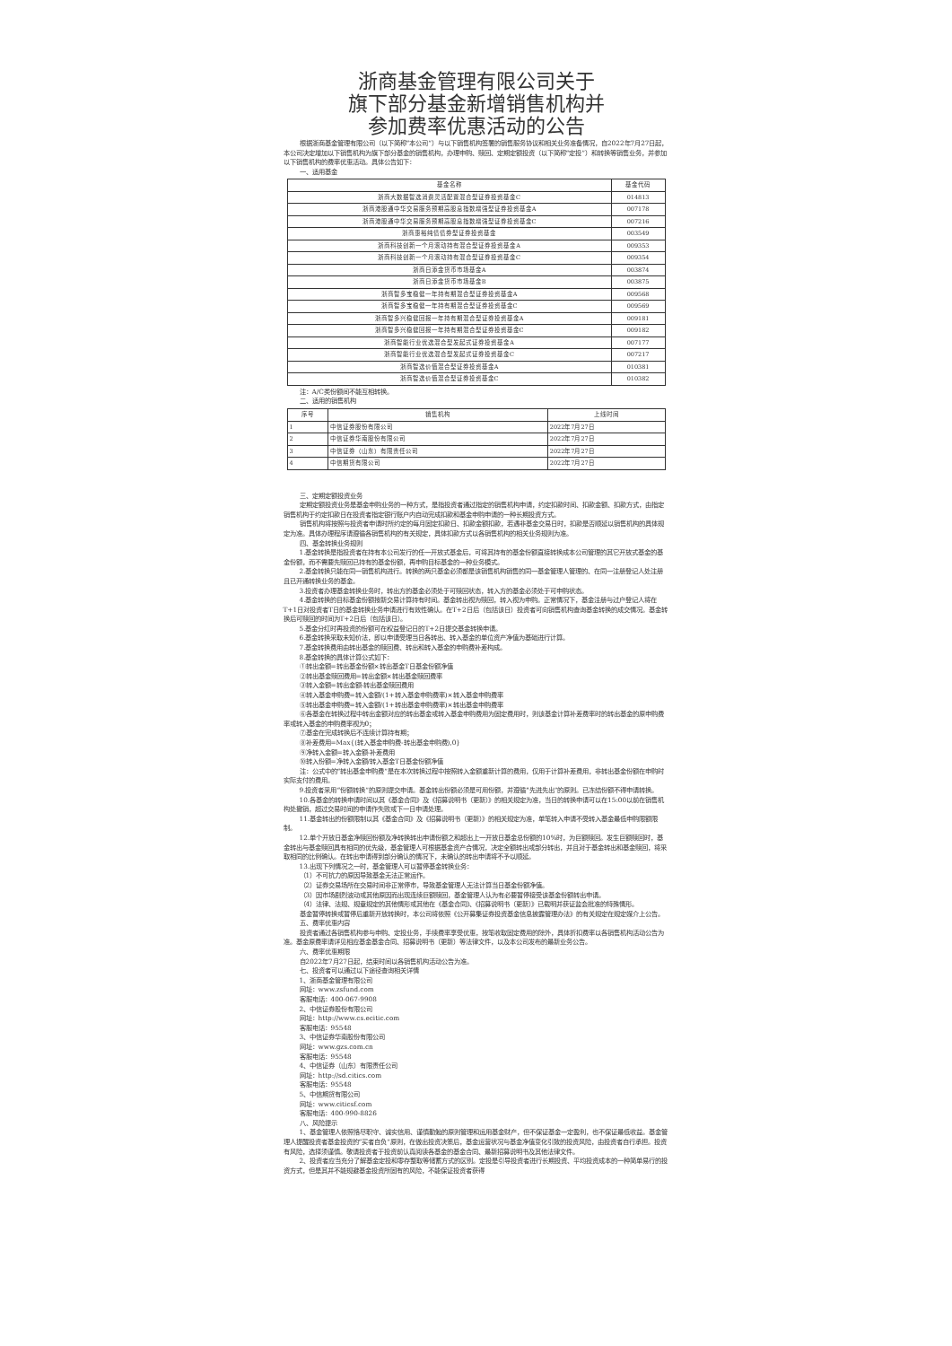浙商基金管理有限公司关于
旗下部分基金新增销售机构并
参加费率优惠活动的公告
根据浙商基金管理有限公司（以下简称“本公司”）与以下销售机构签署的销售服务协议和相关业务准备情况，自2022年7月27日起，本公司决定增加以下销售机构为旗下部分基金的销售机构，办理申购、赎回、定期定额投资（以下简称“定投”）和转换等销售业务，并参加以下销售机构的费率优惠活动。具体公告如下：
一、适用基金
| 基金名称 | 基金代码 |
| --- | --- |
| 浙商大数据智选消费灵活配置混合型证券投资基金C | 014813 |
| 浙商港股通中华交易服务预期高股息指数增强型证券投资基金A | 007178 |
| 浙商港股通中华交易服务预期高股息指数增强型证券投资基金C | 007216 |
| 浙商惠裕纯债债券型证券投资基金 | 003549 |
| 浙商科技创新一个月滚动持有混合型证券投资基金A | 009353 |
| 浙商科技创新一个月滚动持有混合型证券投资基金C | 009354 |
| 浙商日添金货币市场基金A | 003874 |
| 浙商日添金货币市场基金B | 003875 |
| 浙商智多宝稳健一年持有期混合型证券投资基金A | 009568 |
| 浙商智多宝稳健一年持有期混合型证券投资基金C | 009569 |
| 浙商智多兴稳健回报一年持有期混合型证券投资基金A | 009181 |
| 浙商智多兴稳健回报一年持有期混合型证券投资基金C | 009182 |
| 浙商智能行业优选混合型发起式证券投资基金A | 007177 |
| 浙商智能行业优选混合型发起式证券投资基金C | 007217 |
| 浙商智选价值混合型证券投资基金A | 010381 |
| 浙商智选价值混合型证券投资基金C | 010382 |
注：A/C类份额间不能互相转换。
二、适用的销售机构
| 序号 | 销售机构 | 上线时间 |
| --- | --- | --- |
| 1 | 中信证券股份有限公司 | 2022年7月27日 |
| 2 | 中信证券华南股份有限公司 | 2022年7月27日 |
| 3 | 中信证券（山东）有限责任公司 | 2022年7月27日 |
| 4 | 中信期货有限公司 | 2022年7月27日 |
三、定期定额投资业务
定期定额投资业务是基金申购业务的一种方式，是指投资者通过指定的销售机构申请，约定扣款时间、扣款金额、扣款方式，由指定销售机构于约定扣款日在投资者指定银行账户内自动完成扣款和基金申购申请的一种长期投资方式。
销售机构将按照与投资者申请时所约定的每月固定扣款日、扣款金额扣款，若遇非基金交易日时，扣款是否顺延以销售机构的具体规定为准。具体办理程序请遵循各销售机构的有关规定，具体扣款方式以各销售机构的相关业务规则为准。
四、基金转换业务规则
1.基金转换是指投资者在持有本公司发行的任一开放式基金后，可将其持有的基金份额直接转换成本公司管理的其它开放式基金的基金份额，而不需要先赎回已持有的基金份额，再申购目标基金的一种业务模式。
2.基金转换只能在同一销售机构进行。转换的两只基金必须都是该销售机构销售的同一基金管理人管理的、在同一注册登记人处注册且已开通转换业务的基金。
3.投资者办理基金转换业务时，转出方的基金必须处于可赎回状态，转入方的基金必须处于可申购状态。
4.基金转换的目标基金份额按新交易计算持有时间。基金转出视为赎回，转入视为申购。正常情况下，基金注册与过户登记人将在T+1日对投资者T日的基金转换业务申请进行有效性确认。在T+2日后（包括该日）投资者可向销售机构查询基金转换的成交情况。基金转换后可赎回的时间为T+2日后（包括该日）。
5.基金分红时再投资的份额可在权益登记日的T+2日提交基金转换申请。
6.基金转换采取未知价法，即以申请受理当日各转出、转入基金的单位资产净值为基础进行计算。
7.基金转换费用由转出基金的赎回费、转出和转入基金的申购费补差构成。
8.基金转换的具体计算公式如下：
①转出金额=转出基金份额×转出基金T日基金份额净值
②转出基金赎回费用=转出金额×转出基金赎回费率
③转入金额=转出金额-转出基金赎回费用
④转入基金申购费=转入金额/(1+转入基金申购费率)×转入基金申购费率
⑤转出基金申购费=转入金额/(1+转出基金申购费率)×转出基金申购费率
⑥各基金在转换过程中转出金额对应的转出基金或转入基金申购费用为固定费用时，则该基金计算补差费率时的转出基金的原申购费率或转入基金的申购费率视为0；
⑦基金在完成转换后不连续计算持有期；
⑧补差费用=Max{(转入基金申购费-转出基金申购费),0}
⑨净转入金额=转入金额-补差费用
⑩转入份额=净转入金额/转入基金T日基金份额净值
注：公式中的“转出基金申购费”是在本次转换过程中按照转入金额重新计算的费用，仅用于计算补差费用，非转出基金份额在申购时实际支付的费用。
9.投资者采用“份额转换”的原则提交申请。基金转出份额必须是可用份额，并遵循“先进先出”的原则。已冻结份额不得申请转换。
10.各基金的转换申请时间以其《基金合同》及《招募说明书（更新）》的相关规定为准，当日的转换申请可以在15:00以前在销售机构处撤销，超过交易时间的申请作失败或下一日申请处理。
11.基金转出的份额限制以其《基金合同》及《招募说明书（更新）》的相关规定为准，单笔转入申请不受转入基金最低申购限额限制。
12.单个开放日基金净赎回份额及净转换转出申请份额之和超出上一开放日基金总份额的10%时，为巨额赎回。发生巨额赎回时，基金转出与基金赎回具有相同的优先级，基金管理人可根据基金资产合情况，决定全额转出或部分转出，并且对于基金转出和基金赎回，将采取相同的比例确认。在转出申请得到部分确认的情况下，未确认的转出申请将不予以顺延。
13.出现下列情况之一时，基金管理人可以暂停基金转换业务：
（1）不可抗力的原因导致基金无法正常运作。
（2）证券交易场所在交易时间非正常停市，导致基金管理人无法计算当日基金份额净值。
（3）因市场剧烈波动或其他原因而出现连续巨额赎回，基金管理人认为有必要暂停接受该基金份额转出申请。
（4）法律、法规、规章规定的其他情形或其他在《基金合同》、《招募说明书（更新）》已载明并获证监会批准的特殊情形。
基金暂停转换或暂停后重新开放转换时，本公司将依照《公开募集证券投资基金信息披露管理办法》的有关规定在规定媒介上公告。
五、费率优惠内容
投资者通过各销售机构参与申购、定投业务，手续费率享受优惠，按笔收取固定费用的除外，具体折扣费率以各销售机构活动公告为准。基金原费率请详见相应基金基金合同、招募说明书（更新）等法律文件，以及本公司发布的最新业务公告。
六、费率优惠期限
自2022年7月27日起，结束时间以各销售机构活动公告为准。
七、投资者可以通过以下途径查询相关详情
1、浙商基金管理有限公司
网址：www.zsfund.com
客服电话：400-067-9908
2、中信证券股份有限公司
网址：http://www.cs.ecitic.com
客服电话：95548
3、中信证券华南股份有限公司
网址：www.gzs.com.cn
客服电话：95548
4、中信证券（山东）有限责任公司
网址：http://sd.citics.com
客服电话：95548
5、中信期货有限公司
网址：www.citicsf.com
客服电话：400-990-8826
八、风险提示
1、基金管理人依照恪尽职守、诚实信用、谨慎勤勉的原则管理和运用基金财产，但不保证基金一定盈利，也不保证最低收益。基金管理人提醒投资者基金投资的“买者自负”原则，在做出投资决策后，基金运营状况与基金净值变化引致的投资风险，由投资者自行承担。投资有风险，选择须谨慎。敬请投资者于投资前认真阅读各基金的基金合同、最新招募说明书及其他法律文件。
2、投资者应当充分了解基金定投和零存整取等储蓄方式的区别。定投是引导投资者进行长期投资、平均投资成本的一种简单易行的投资方式，但是其并不能规避基金投资所固有的风险，不能保证投资者获得